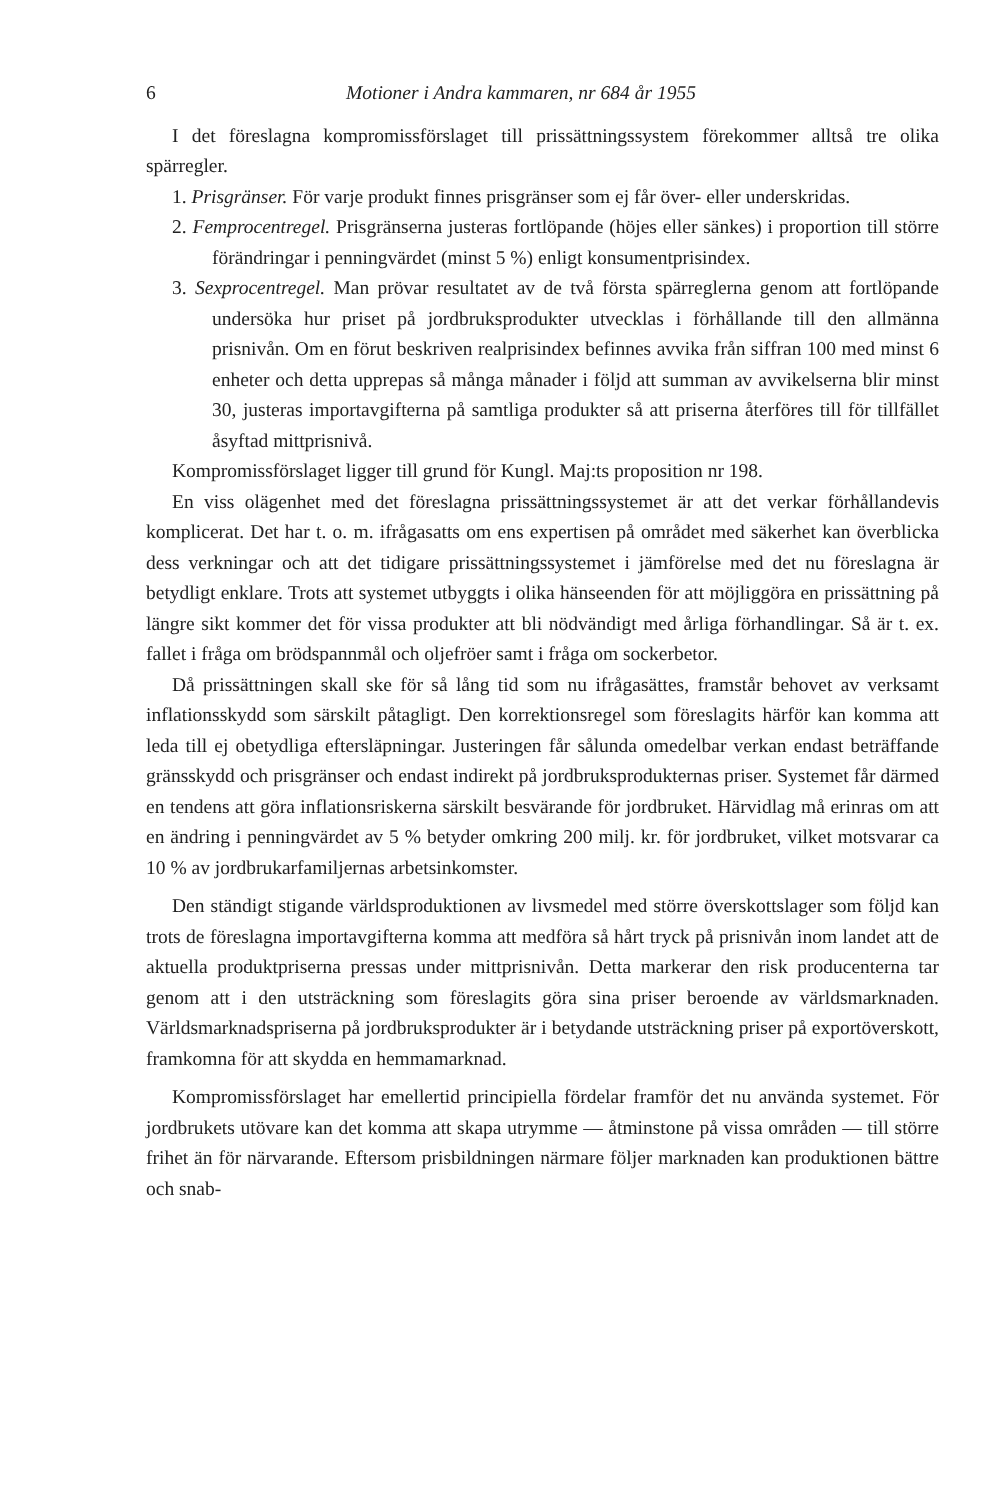6 Motioner i Andra kammaren, nr 684 år 1955
I det föreslagna kompromissförslaget till prissättningssystem förekommer alltså tre olika spärregler.
1. Prisgränser. För varje produkt finnes prisgränser som ej får över- eller underskridas.
2. Femprocentregel. Prisgränserna justeras fortlöpande (höjes eller sänkes) i proportion till större förändringar i penningvärdet (minst 5 %) enligt konsumentprisindex.
3. Sexprocentregel. Man prövar resultatet av de två första spärreglerna genom att fortlöpande undersöka hur priset på jordbruksprodukter utvecklas i förhållande till den allmänna prisnivån. Om en förut beskriven realprisindex befinnes avvika från siffran 100 med minst 6 enheter och detta upprepas så många månader i följd att summan av avvikelserna blir minst 30, justeras importavgifterna på samtliga produkter så att priserna återföres till för tillfället åsyftad mittprisnivå.
Kompromissförslaget ligger till grund för Kungl. Maj:ts proposition nr 198.
En viss olägenhet med det föreslagna prissättningssystemet är att det verkar förhållandevis komplicerat. Det har t. o. m. ifrågasatts om ens expertisen på området med säkerhet kan överblicka dess verkningar och att det tidigare prissättningssystemet i jämförelse med det nu föreslagna är betydligt enklare. Trots att systemet utbyggts i olika hänseenden för att möjliggöra en prissättning på längre sikt kommer det för vissa produkter att bli nödvändigt med årliga förhandlingar. Så är t. ex. fallet i fråga om brödspannmål och oljefröer samt i fråga om sockerbetor.
Då prissättningen skall ske för så lång tid som nu ifrågasättes, framstår behovet av verksamt inflationsskydd som särskilt påtagligt. Den korrektionsregel som föreslagits härför kan komma att leda till ej obetydliga eftersläpningar. Justeringen får sålunda omedelbar verkan endast beträffande gränsskydd och prisgränser och endast indirekt på jordbruksprodukternas priser. Systemet får därmed en tendens att göra inflationsriskerna särskilt besvärande för jordbruket. Härvidlag må erinras om att en ändring i penningvärdet av 5 % betyder omkring 200 milj. kr. för jordbruket, vilket motsvarar ca 10 % av jordbrukarfamiljernas arbetsinkomster.
Den ständigt stigande världsproduktionen av livsmedel med större överskottslager som följd kan trots de föreslagna importavgifterna komma att medföra så hårt tryck på prisnivån inom landet att de aktuella produktpriserna pressas under mittprisnivån. Detta markerar den risk producenterna tar genom att i den utsträckning som föreslagits göra sina priser beroende av världsmarknaden. Världsmarknadspriserna på jordbruksprodukter är i betydande utsträckning priser på exportöverskott, framkomna för att skydda en hemmamarknad.
Kompromissförslaget har emellertid principiella fördelar framför det nu använda systemet. För jordbrukets utövare kan det komma att skapa utrymme — åtminstone på vissa områden — till större frihet än för närvarande. Eftersom prisbildningen närmare följer marknaden kan produktionen bättre och snab-